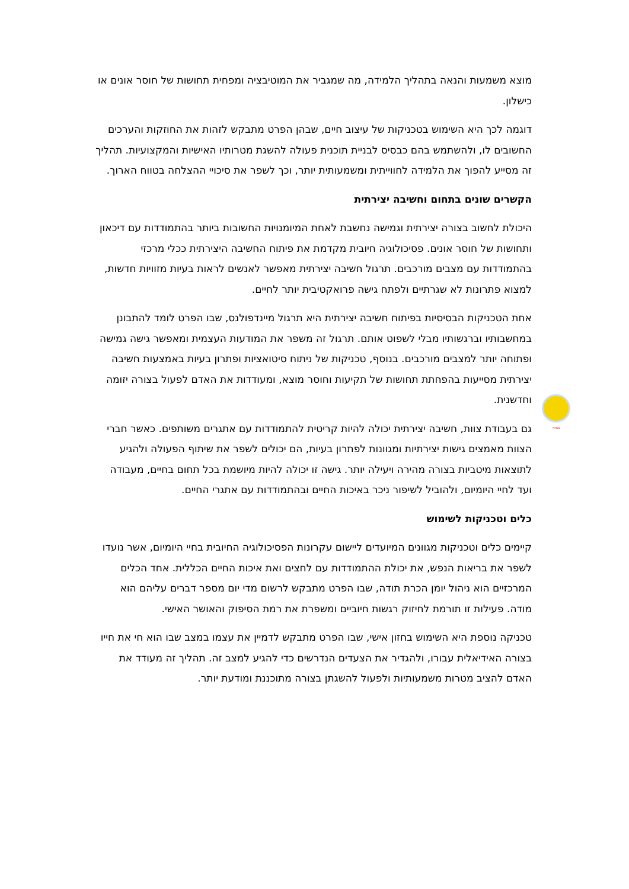סמיילי
מוצא משמעות והנאה בתהליך הלמידה, מה שמגביר את המוטיבציה ומפחית תחושות של חוסר אונים או כישלון.
דוגמה לכך היא השימוש בטכניקות של עיצוב חיים, שבהן הפרט מתבקש לזהות את החוזקות והערכים החשובים לו, ולהשתמש בהם כבסיס לבניית תוכנית פעולה להשגת מטרותיו האישיות והמקצועיות. תהליך זה מסייע להפוך את הלמידה לחווייתית ומשמעותית יותר, וכך לשפר את סיכויי ההצלחה בטווח הארוך.
הקשרים שונים בתחום וחשיבה יצירתית
היכולת לחשוב בצורה יצירתית וגמישה נחשבת לאחת המיומנויות החשובות ביותר בהתמודדות עם דיכאון ותחושות של חוסר אונים. פסיכולוגיה חיובית מקדמת את פיתוח החשיבה היצירתית ככלי מרכזי בהתמודדות עם מצבים מורכבים. תרגול חשיבה יצירתית מאפשר לאנשים לראות בעיות מזוויות חדשות, למצוא פתרונות לא שגרתיים ולפתח גישה פרואקטיבית יותר לחיים.
אחת הטכניקות הבסיסיות בפיתוח חשיבה יצירתית היא תרגול מיינדפולנס, שבו הפרט לומד להתבונן במחשבותיו וברגשותיו מבלי לשפוט אותם. תרגול זה משפר את המודעות העצמית ומאפשר גישה גמישה ופתוחה יותר למצבים מורכבים. בנוסף, טכניקות של ניתוח סיטואציות ופתרון בעיות באמצעות חשיבה יצירתית מסייעות בהפחתת תחושות של תקיעות וחוסר מוצא, ומעודדות את האדם לפעול בצורה יזומה וחדשנית.
גם בעבודת צוות, חשיבה יצירתית יכולה להיות קריטית להתמודדות עם אתגרים משותפים. כאשר חברי הצוות מאמצים גישות יצירתיות ומגוונות לפתרון בעיות, הם יכולים לשפר את שיתוף הפעולה ולהגיע לתוצאות מיטביות בצורה מהירה ויעילה יותר. גישה זו יכולה להיות מיושמת בכל תחום בחיים, מעבודה ועד לחיי היומיום, ולהוביל לשיפור ניכר באיכות החיים ובהתמודדות עם אתגרי החיים.
כלים וטכניקות לשימוש
קיימים כלים וטכניקות מגוונים המיועדים ליישום עקרונות הפסיכולוגיה החיובית בחיי היומיום, אשר נועדו לשפר את בריאות הנפש, את יכולת ההתמודדות עם לחצים ואת איכות החיים הכללית. אחד הכלים המרכזיים הוא ניהול יומן הכרת תודה, שבו הפרט מתבקש לרשום מדי יום מספר דברים עליהם הוא מודה. פעילות זו תורמת לחיזוק רגשות חיוביים ומשפרת את רמת הסיפוק והאושר האישי.
טכניקה נוספת היא השימוש בחזון אישי, שבו הפרט מתבקש לדמיין את עצמו במצב שבו הוא חי את חייו בצורה האידיאלית עבורו, ולהגדיר את הצעדים הנדרשים כדי להגיע למצב זה. תהליך זה מעודד את האדם להציב מטרות משמעותיות ולפעול להשגתן בצורה מתוכננת ומודעת יותר.